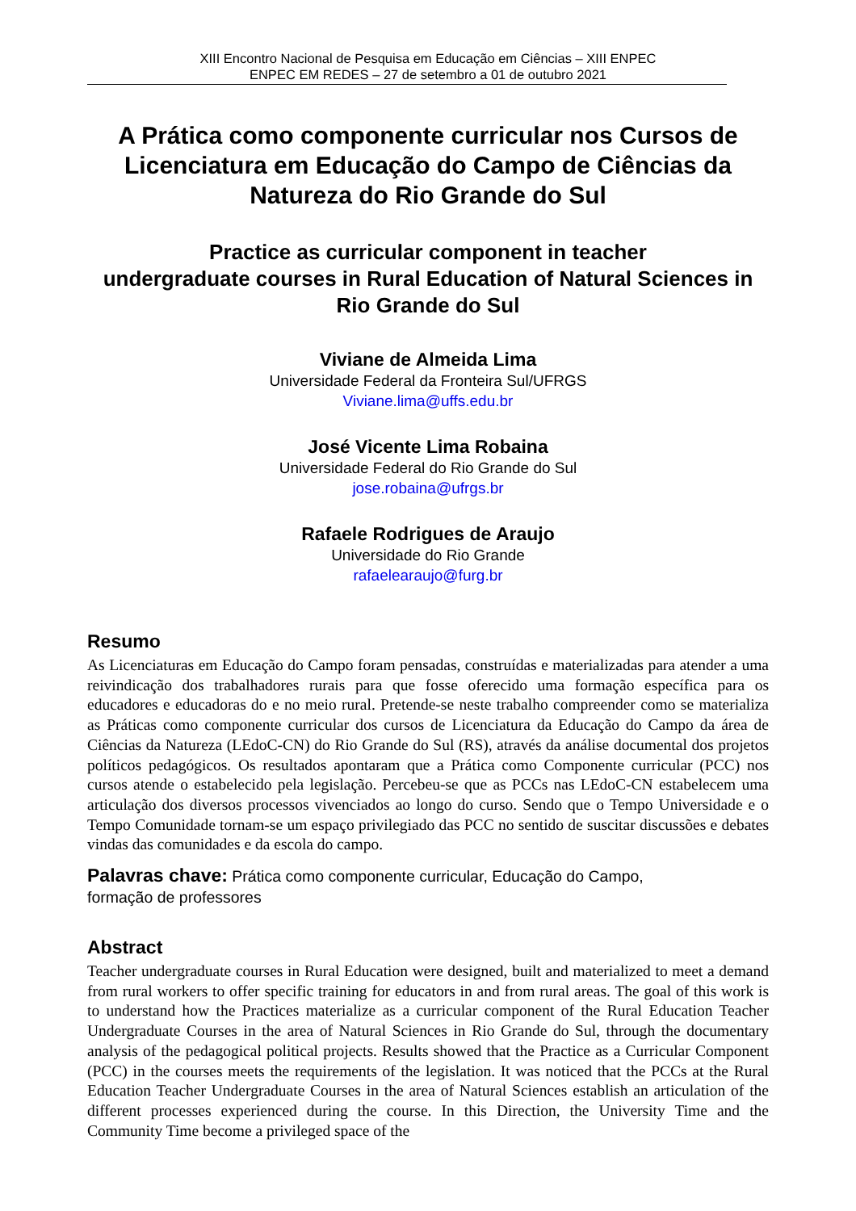XIII Encontro Nacional de Pesquisa em Educação em Ciências – XIII ENPEC
ENPEC EM REDES – 27 de setembro a 01 de outubro 2021
A Prática como componente curricular nos Cursos de Licenciatura em Educação do Campo de Ciências da Natureza do Rio Grande do Sul
Practice as curricular component in teacher
undergraduate courses in Rural Education of Natural Sciences in Rio Grande do Sul
Viviane de Almeida Lima
Universidade Federal da Fronteira Sul/UFRGS
Viviane.lima@uffs.edu.br
José Vicente Lima Robaina
Universidade Federal do Rio Grande do Sul
jose.robaina@ufrgs.br
Rafaele Rodrigues de Araujo
Universidade do Rio Grande
rafaelearaujo@furg.br
Resumo
As Licenciaturas em Educação do Campo foram pensadas, construídas e materializadas para atender a uma reivindicação dos trabalhadores rurais para que fosse oferecido uma formação específica para os educadores e educadoras do e no meio rural. Pretende-se neste trabalho compreender como se materializa as Práticas como componente curricular dos cursos de Licenciatura da Educação do Campo da área de Ciências da Natureza (LEdoC-CN) do Rio Grande do Sul (RS), através da análise documental dos projetos políticos pedagógicos. Os resultados apontaram que a Prática como Componente curricular (PCC) nos cursos atende o estabelecido pela legislação. Percebeu-se que as PCCs nas LEdoC-CN estabelecem uma articulação dos diversos processos vivenciados ao longo do curso. Sendo que o Tempo Universidade e o Tempo Comunidade tornam-se um espaço privilegiado das PCC no sentido de suscitar discussões e debates vindas das comunidades e da escola do campo.
Palavras chave: Prática como componente curricular, Educação do Campo,
formação de professores
Abstract
Teacher undergraduate courses in Rural Education were designed, built and materialized to meet a demand from rural workers to offer specific training for educators in and from rural areas. The goal of this work is to understand how the Practices materialize as a curricular component of the Rural Education Teacher Undergraduate Courses in the area of Natural Sciences in Rio Grande do Sul, through the documentary analysis of the pedagogical political projects. Results showed that the Practice as a Curricular Component (PCC) in the courses meets the requirements of the legislation. It was noticed that the PCCs at the Rural Education Teacher Undergraduate Courses in the area of Natural Sciences establish an articulation of the different processes experienced during the course. In this Direction, the University Time and the Community Time become a privileged space of the